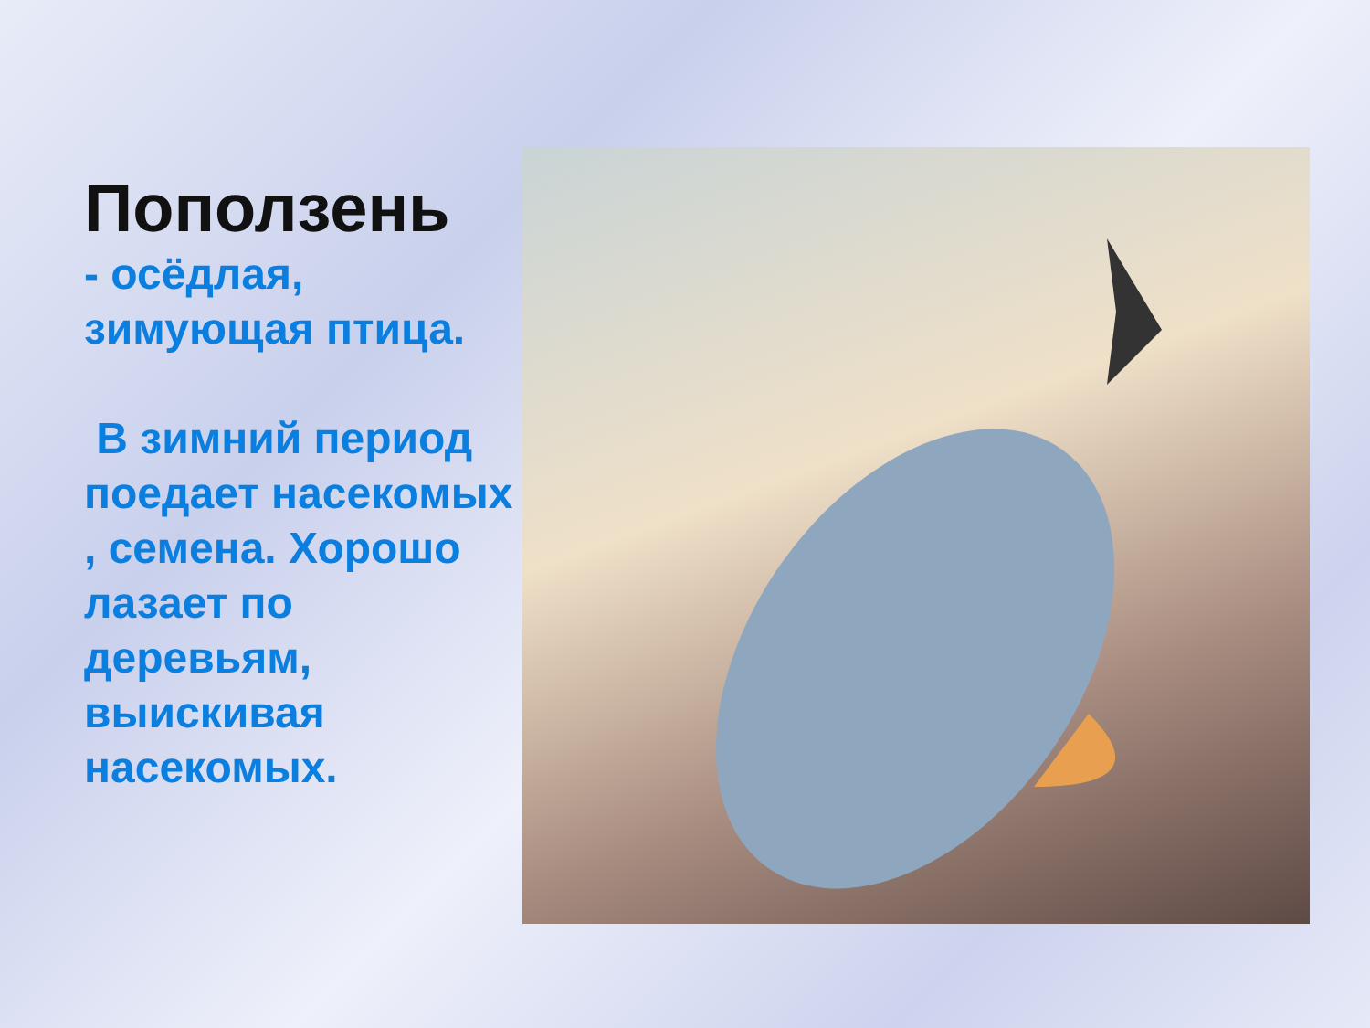Поползень
- осёдлая, зимующая птица.
В зимний период поедает насекомых , семена. Хорошо лазает по деревьям, выискивая насекомых.